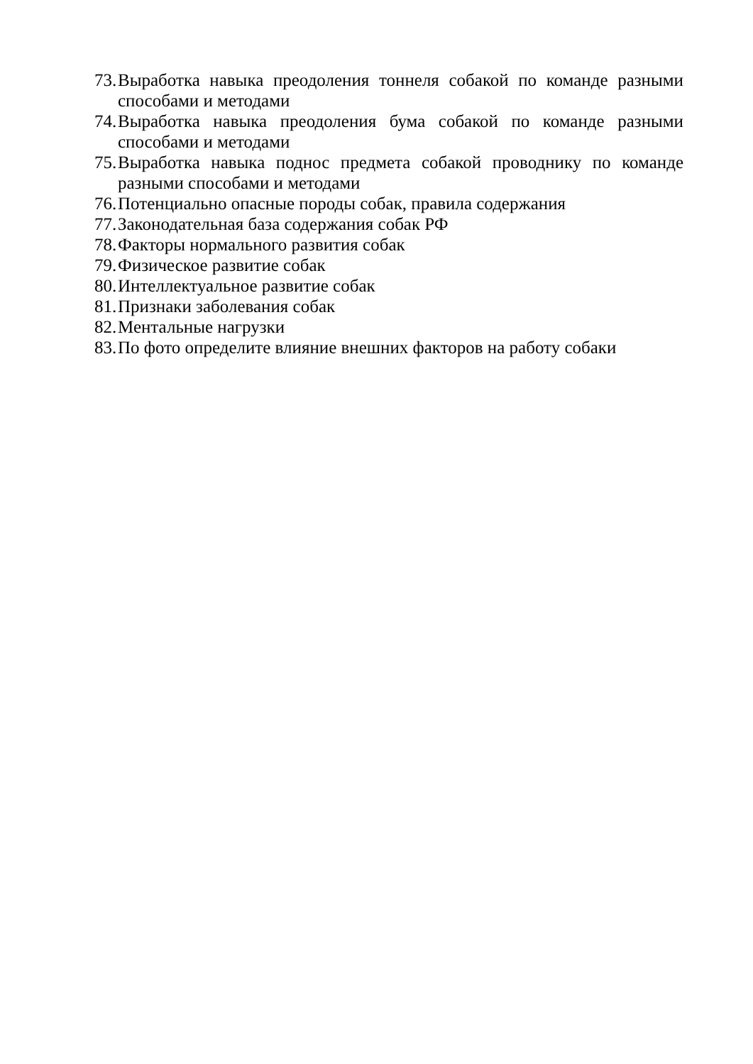73. Выработка навыка преодоления тоннеля собакой по команде разными способами и методами
74. Выработка навыка преодоления бума собакой по команде разными способами и методами
75. Выработка навыка поднос предмета собакой проводнику по команде разными способами и методами
76. Потенциально опасные породы собак, правила содержания
77. Законодательная база содержания собак РФ
78. Факторы нормального развития собак
79. Физическое развитие собак
80. Интеллектуальное развитие собак
81. Признаки заболевания собак
82. Ментальные нагрузки
83. По фото определите влияние внешних факторов на работу собаки